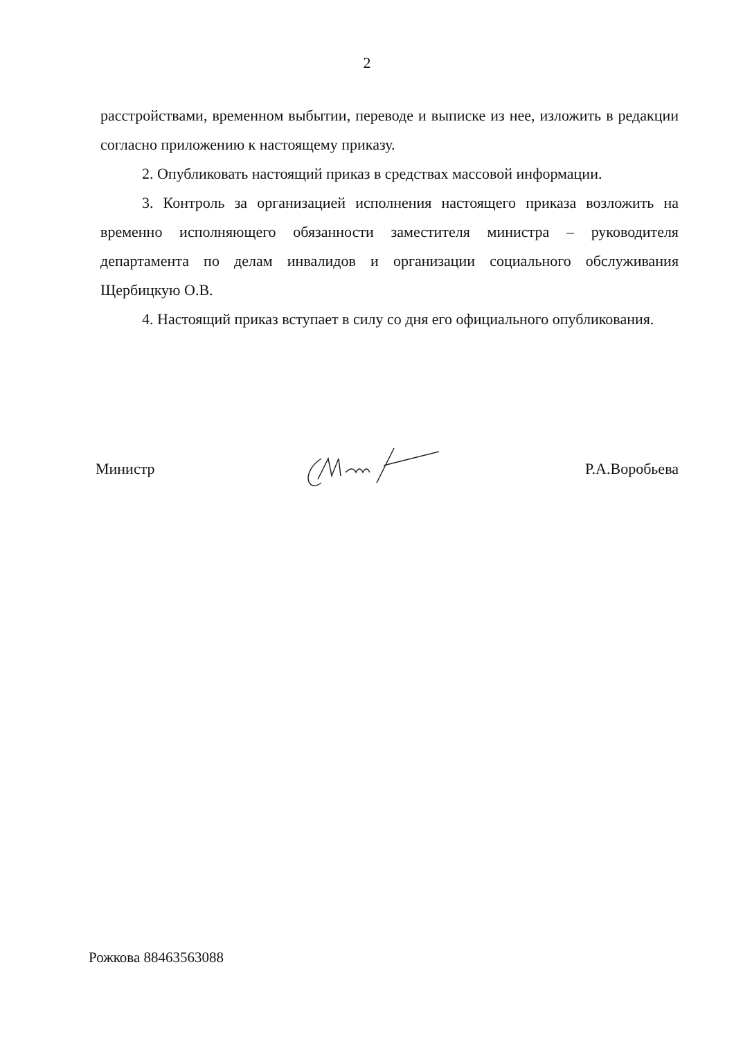2
расстройствами, временном выбытии, переводе и выписке из нее, изложить в редакции согласно приложению к настоящему приказу.
2. Опубликовать настоящий приказ в средствах массовой информации.
3. Контроль за организацией исполнения настоящего приказа возложить на временно исполняющего обязанности заместителя министра – руководителя департамента по делам инвалидов и организации социального обслуживания Щербицкую О.В.
4. Настоящий приказ вступает в силу со дня его официального опубликования.
Министр Р.А.Воробьева
Рожкова 88463563088